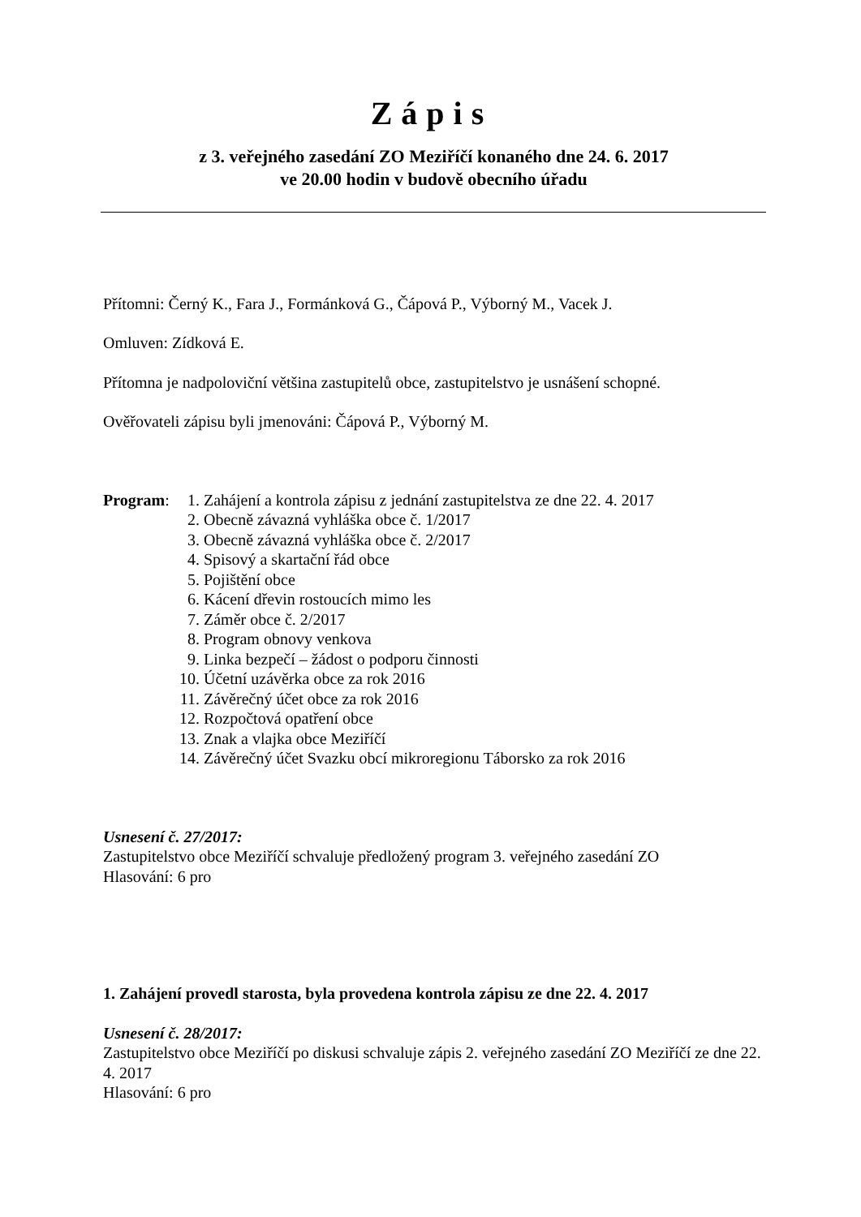Zápis
z 3. veřejného zasedání ZO Meziříčí konaného dne 24. 6. 2017
ve 20.00 hodin v budově obecního úřadu
Přítomni: Černý K., Fara J., Formánková G., Čápová P., Výborný M., Vacek J.
Omluven: Zídková E.
Přítomna je nadpoloviční většina zastupitelů obce, zastupitelstvo je usnášení schopné.
Ověřovateli zápisu byli jmenováni: Čápová P., Výborný M.
Program:
1. Zahájení a kontrola zápisu z jednání zastupitelstva ze dne 22. 4. 2017
2. Obecně závazná vyhláška obce č. 1/2017
3. Obecně závazná vyhláška obce č. 2/2017
4. Spisový a skartační řád obce
5. Pojištění obce
6. Kácení dřevin rostoucích mimo les
7. Záměr obce č. 2/2017
8. Program obnovy venkova
9. Linka bezpečí – žádost o podporu činnosti
10. Účetní uzávěrka obce za rok 2016
11. Závěrečný účet obce za rok 2016
12. Rozpočtová opatření obce
13. Znak a vlajka obce Meziříčí
14. Závěrečný účet Svazku obcí mikroregionu Táborsko za rok 2016
Usnesení č. 27/2017:
Zastupitelstvo obce Meziříčí schvaluje předložený program 3. veřejného zasedání ZO
Hlasování: 6 pro
1. Zahájení provedl starosta, byla provedena kontrola zápisu ze dne 22. 4. 2017
Usnesení č. 28/2017:
Zastupitelstvo obce Meziříčí po diskusi schvaluje zápis 2. veřejného zasedání ZO Meziříčí ze dne 22. 4. 2017
Hlasování: 6 pro